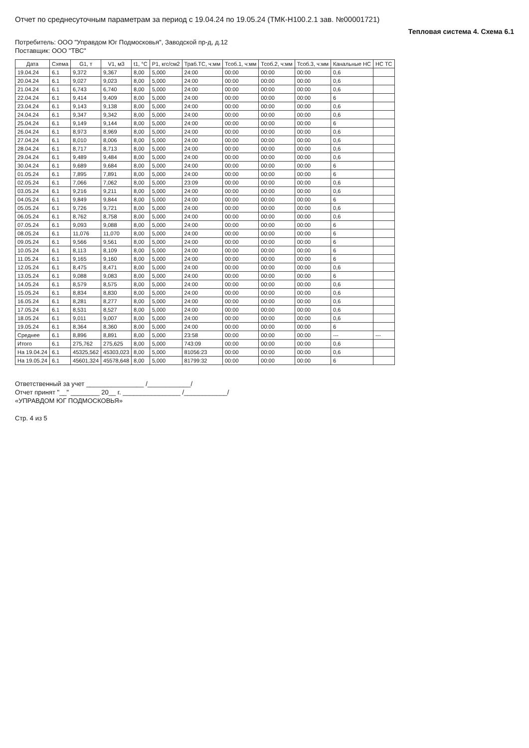Отчет по среднесуточным параметрам за период с 19.04.24 по 19.05.24 (ТМК-Н100.2.1 зав. №00001721)
Тепловая система 4. Схема 6.1
Потребитель: ООО "Управдом Юг Подмосковья", Заводской пр-д, д.12
Поставщик: ООО "ТВС"
| Дата | Схема | G1, т | V1, м3 | t1, °С | P1, кгс/см2 | Траб.ТС, ч:мм | Тсоб.1, ч:мм | Тсоб.2, ч:мм | Тсоб.3, ч:мм | Канальные НС | НС ТС |
| --- | --- | --- | --- | --- | --- | --- | --- | --- | --- | --- | --- |
| 19.04.24 | 6.1 | 9,372 | 9,367 | 8,00 | 5,000 | 24:00 | 00:00 | 00:00 | 00:00 | 0,6 | |
| 20.04.24 | 6.1 | 9,027 | 9,023 | 8,00 | 5,000 | 24:00 | 00:00 | 00:00 | 00:00 | 0,6 | |
| 21.04.24 | 6.1 | 6,743 | 6,740 | 8,00 | 5,000 | 24:00 | 00:00 | 00:00 | 00:00 | 0,6 | |
| 22.04.24 | 6.1 | 9,414 | 9,409 | 8,00 | 5,000 | 24:00 | 00:00 | 00:00 | 00:00 | 6 | |
| 23.04.24 | 6.1 | 9,143 | 9,138 | 8,00 | 5,000 | 24:00 | 00:00 | 00:00 | 00:00 | 0,6 | |
| 24.04.24 | 6.1 | 9,347 | 9,342 | 8,00 | 5,000 | 24:00 | 00:00 | 00:00 | 00:00 | 0,6 | |
| 25.04.24 | 6.1 | 9,149 | 9,144 | 8,00 | 5,000 | 24:00 | 00:00 | 00:00 | 00:00 | 6 | |
| 26.04.24 | 6.1 | 8,973 | 8,969 | 8,00 | 5,000 | 24:00 | 00:00 | 00:00 | 00:00 | 0,6 | |
| 27.04.24 | 6.1 | 8,010 | 8,006 | 8,00 | 5,000 | 24:00 | 00:00 | 00:00 | 00:00 | 0,6 | |
| 28.04.24 | 6.1 | 8,717 | 8,713 | 8,00 | 5,000 | 24:00 | 00:00 | 00:00 | 00:00 | 0,6 | |
| 29.04.24 | 6.1 | 9,489 | 9,484 | 8,00 | 5,000 | 24:00 | 00:00 | 00:00 | 00:00 | 0,6 | |
| 30.04.24 | 6.1 | 9,689 | 9,684 | 8,00 | 5,000 | 24:00 | 00:00 | 00:00 | 00:00 | 6 | |
| 01.05.24 | 6.1 | 7,895 | 7,891 | 8,00 | 5,000 | 24:00 | 00:00 | 00:00 | 00:00 | 6 | |
| 02.05.24 | 6.1 | 7,066 | 7,062 | 8,00 | 5,000 | 23:09 | 00:00 | 00:00 | 00:00 | 0,6 | |
| 03.05.24 | 6.1 | 9,216 | 9,211 | 8,00 | 5,000 | 24:00 | 00:00 | 00:00 | 00:00 | 0,6 | |
| 04.05.24 | 6.1 | 9,849 | 9,844 | 8,00 | 5,000 | 24:00 | 00:00 | 00:00 | 00:00 | 6 | |
| 05.05.24 | 6.1 | 9,726 | 9,721 | 8,00 | 5,000 | 24:00 | 00:00 | 00:00 | 00:00 | 0,6 | |
| 06.05.24 | 6.1 | 8,762 | 8,758 | 8,00 | 5,000 | 24:00 | 00:00 | 00:00 | 00:00 | 0,6 | |
| 07.05.24 | 6.1 | 9,093 | 9,088 | 8,00 | 5,000 | 24:00 | 00:00 | 00:00 | 00:00 | 6 | |
| 08.05.24 | 6.1 | 11,076 | 11,070 | 8,00 | 5,000 | 24:00 | 00:00 | 00:00 | 00:00 | 6 | |
| 09.05.24 | 6.1 | 9,566 | 9,561 | 8,00 | 5,000 | 24:00 | 00:00 | 00:00 | 00:00 | 6 | |
| 10.05.24 | 6.1 | 8,113 | 8,109 | 8,00 | 5,000 | 24:00 | 00:00 | 00:00 | 00:00 | 6 | |
| 11.05.24 | 6.1 | 9,165 | 9,160 | 8,00 | 5,000 | 24:00 | 00:00 | 00:00 | 00:00 | 6 | |
| 12.05.24 | 6.1 | 8,475 | 8,471 | 8,00 | 5,000 | 24:00 | 00:00 | 00:00 | 00:00 | 0,6 | |
| 13.05.24 | 6.1 | 9,088 | 9,083 | 8,00 | 5,000 | 24:00 | 00:00 | 00:00 | 00:00 | 6 | |
| 14.05.24 | 6.1 | 8,579 | 8,575 | 8,00 | 5,000 | 24:00 | 00:00 | 00:00 | 00:00 | 0,6 | |
| 15.05.24 | 6.1 | 8,834 | 8,830 | 8,00 | 5,000 | 24:00 | 00:00 | 00:00 | 00:00 | 0,6 | |
| 16.05.24 | 6.1 | 8,281 | 8,277 | 8,00 | 5,000 | 24:00 | 00:00 | 00:00 | 00:00 | 0,6 | |
| 17.05.24 | 6.1 | 8,531 | 8,527 | 8,00 | 5,000 | 24:00 | 00:00 | 00:00 | 00:00 | 0,6 | |
| 18.05.24 | 6.1 | 9,011 | 9,007 | 8,00 | 5,000 | 24:00 | 00:00 | 00:00 | 00:00 | 0,6 | |
| 19.05.24 | 6.1 | 8,364 | 8,360 | 8,00 | 5,000 | 24:00 | 00:00 | 00:00 | 00:00 | 6 | |
| Среднее | 6.1 | 8,896 | 8,891 | 8,00 | 5,000 | 23:58 | 00:00 | 00:00 | 00:00 | --- | --- |
| Итого | 6.1 | 275,762 | 275,625 | 8,00 | 5,000 | 743:09 | 00:00 | 00:00 | 00:00 | 0,6 | |
| На 19.04.24 | 6.1 | 45325,562 | 45303,023 | 8,00 | 5,000 | 81056:23 | 00:00 | 00:00 | 00:00 | 0,6 | |
| На 19.05.24 | 6.1 | 45601,324 | 45578,648 | 8,00 | 5,000 | 81799:32 | 00:00 | 00:00 | 00:00 | 6 | |
Ответственный за учет ________________ /____________/
Отчет принят "__" ________ 20__ г. ________________ /____________/
«УПРАВДОМ ЮГ ПОДМОСКОВЬЯ»
Стр. 4 из 5